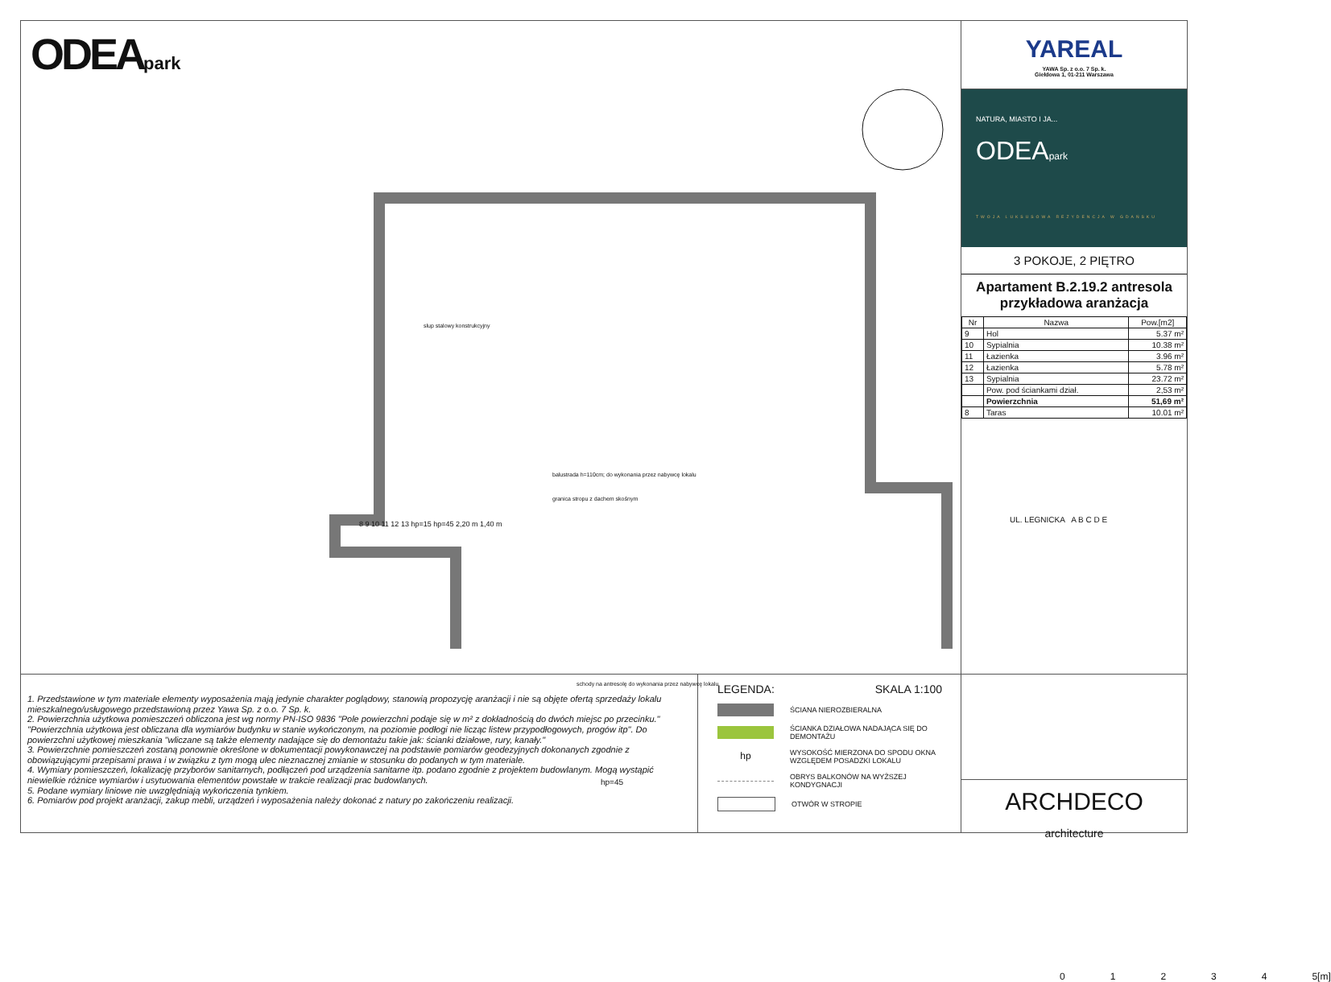ODEApark
slup stalowy konstrukcyjny
balustrada h=110cm; do wykonania przez nabywcę lokalu
granica stropu z dachem skośnym
schody na antresolę do wykonania przez nabywcę lokalu
hp=45
8 9 10 11 12 13 hp=15 hp=45 2,20 m 1,40 m
01234 5[m]
YAREAL
YAWA Sp. z o.o. 7 Sp. k.
Giełdowa 1, 01-211 Warszawa
NATURA, MIASTO I JA...
ODEApark
TWOJA LUKSUSOWA REZYDENCJA W GDAŃSKU
3 POKOJE, 2 PIĘTRO
Apartament B.2.19.2 antresola
przykładowa aranżacja
| Nr | Nazwa | Pow.[m2] |
| --- | --- | --- |
| 9 | Hol | 5.37 m² |
| 10 | Sypialnia | 10.38 m² |
| 11 | Łazienka | 3.96 m² |
| 12 | Łazienka | 5.78 m² |
| 13 | Sypialnia | 23.72 m² |
| | Pow. pod ściankami dział. | 2,53 m² |
| | Powierzchnia | 51,69 m² |
| 8 | Taras | 10.01 m² |
UL. LEGNICKA A B C D E
1. Przedstawione w tym materiale elementy wyposażenia mają jedynie charakter poglądowy, stanowią propozycję aranżacji i nie są objęte ofertą sprzedaży lokalu mieszkalnego/usługowego przedstawioną przez Yawa Sp. z o.o. 7 Sp. k.
2. Powierzchnia użytkowa pomieszczeń obliczona jest wg normy PN-ISO 9836 "Pole powierzchni podaje się w m² z dokładnością do dwóch miejsc po przecinku."
"Powierzchnia użytkowa jest obliczana dla wymiarów budynku w stanie wykończonym, na poziomie podłogi nie licząc listew przypodłogowych, progów itp". Do powierzchni użytkowej mieszkania "wliczane są także elementy nadające się do demontażu takie jak: ścianki działowe, rury, kanały."
3. Powierzchnie pomieszczeń zostaną ponownie określone w dokumentacji powykonawczej na podstawie pomiarów geodezyjnych dokonanych zgodnie z obowiązującymi przepisami prawa i w związku z tym mogą ulec nieznacznej zmianie w stosunku do podanych w tym materiale.
4. Wymiary pomieszczeń, lokalizację przyborów sanitarnych, podłączeń pod urządzenia sanitarne itp. podano zgodnie z projektem budowlanym. Mogą wystąpić niewielkie różnice wymiarów i usytuowania elementów powstałe w trakcie realizacji prac budowlanych.
5. Podane wymiary liniowe nie uwzględniają wykończenia tynkiem.
6. Pomiarów pod projekt aranżacji, zakup mebli, urządzeń i wyposażenia należy dokonać z natury po zakończeniu realizacji.
LEGENDA: SKALA 1:100
ŚCIANA NIEROZBIERALNA
ŚCIANKA DZIAŁOWA NADAJĄCA SIĘ DO DEMONTAŻU
hp
WYSOKOŚĆ MIERZONA DO SPODU OKNA WZGLĘDEM POSADZKI LOKALU
OBRYS BALKONÓW NA WYŻSZEJ KONDYGNACJI
OTWÓR W STROPIE
ARCHDECO
architecture